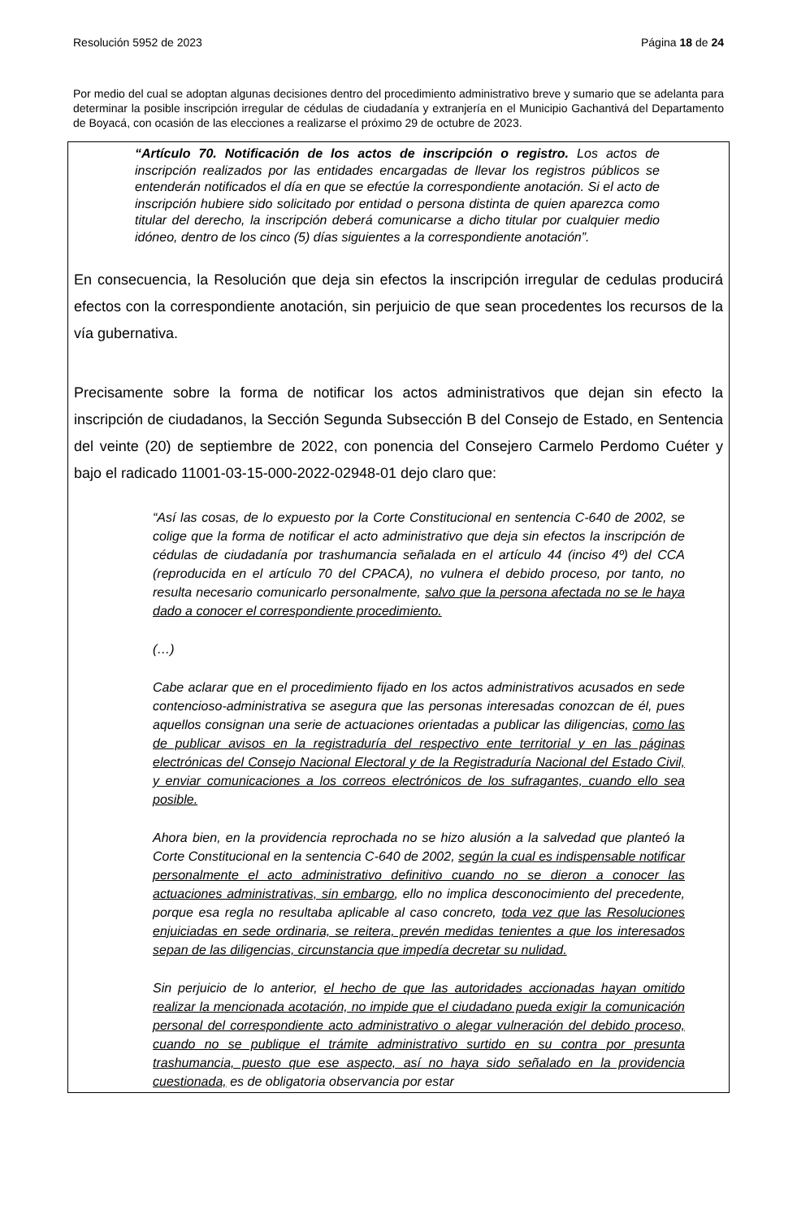Resolución 5952 de 2023 Página 18 de 24
Por medio del cual se adoptan algunas decisiones dentro del procedimiento administrativo breve y sumario que se adelanta para determinar la posible inscripción irregular de cédulas de ciudadanía y extranjería en el Municipio Gachantivá del Departamento de Boyacá, con ocasión de las elecciones a realizarse el próximo 29 de octubre de 2023.
“Artículo 70. Notificación de los actos de inscripción o registro. Los actos de inscripción realizados por las entidades encargadas de llevar los registros públicos se entenderán notificados el día en que se efectúe la correspondiente anotación. Si el acto de inscripción hubiere sido solicitado por entidad o persona distinta de quien aparezca como titular del derecho, la inscripción deberá comunicarse a dicho titular por cualquier medio idóneo, dentro de los cinco (5) días siguientes a la correspondiente anotación”.
En consecuencia, la Resolución que deja sin efectos la inscripción irregular de cedulas producirá efectos con la correspondiente anotación, sin perjuicio de que sean procedentes los recursos de la vía gubernativa.
Precisamente sobre la forma de notificar los actos administrativos que dejan sin efecto la inscripción de ciudadanos, la Sección Segunda Subsección B del Consejo de Estado, en Sentencia del veinte (20) de septiembre de 2022, con ponencia del Consejero Carmelo Perdomo Cuéter y bajo el radicado 11001-03-15-000-2022-02948-01 dejo claro que:
“Así las cosas, de lo expuesto por la Corte Constitucional en sentencia C-640 de 2002, se colige que la forma de notificar el acto administrativo que deja sin efectos la inscripción de cédulas de ciudadanía por trashumancia señalada en el artículo 44 (inciso 4º) del CCA (reproducida en el artículo 70 del CPACA), no vulnera el debido proceso, por tanto, no resulta necesario comunicarlo personalmente, salvo que la persona afectada no se le haya dado a conocer el correspondiente procedimiento.
(…)
Cabe aclarar que en el procedimiento fijado en los actos administrativos acusados en sede contencioso-administrativa se asegura que las personas interesadas conozcan de él, pues aquellos consignan una serie de actuaciones orientadas a publicar las diligencias, como las de publicar avisos en la registraduría del respectivo ente territorial y en las páginas electrónicas del Consejo Nacional Electoral y de la Registraduría Nacional del Estado Civil, y enviar comunicaciones a los correos electrónicos de los sufragantes, cuando ello sea posible.
Ahora bien, en la providencia reprochada no se hizo alusión a la salvedad que planteó la Corte Constitucional en la sentencia C-640 de 2002, según la cual es indispensable notificar personalmente el acto administrativo definitivo cuando no se dieron a conocer las actuaciones administrativas, sin embargo, ello no implica desconocimiento del precedente, porque esa regla no resultaba aplicable al caso concreto, toda vez que las Resoluciones enjuiciadas en sede ordinaria, se reitera, prevén medidas tenientes a que los interesados sepan de las diligencias, circunstancia que impedía decretar su nulidad.
Sin perjuicio de lo anterior, el hecho de que las autoridades accionadas hayan omitido realizar la mencionada acotación, no impide que el ciudadano pueda exigir la comunicación personal del correspondiente acto administrativo o alegar vulneración del debido proceso, cuando no se publique el trámite administrativo surtido en su contra por presunta trashumancia, puesto que ese aspecto, así no haya sido señalado en la providencia cuestionada, es de obligatoria observancia por estar